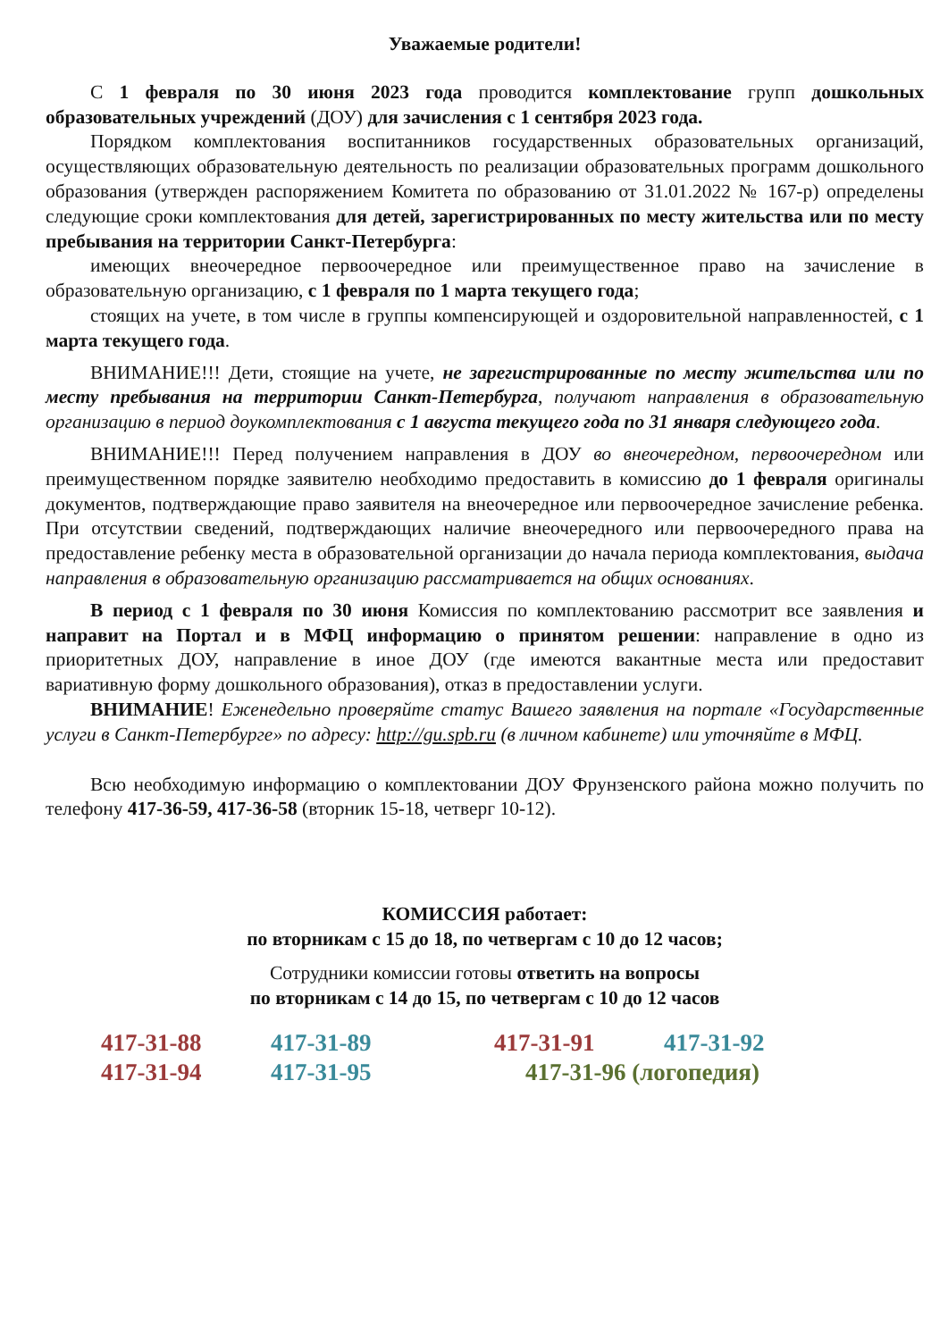Уважаемые родители!
С 1 февраля по 30 июня 2023 года проводится комплектование групп дошкольных образовательных учреждений (ДОУ) для зачисления с 1 сентября 2023 года.
Порядком комплектования воспитанников государственных образовательных организаций, осуществляющих образовательную деятельность по реализации образовательных программ дошкольного образования (утвержден распоряжением Комитета по образованию от 31.01.2022 № 167-р) определены следующие сроки комплектования для детей, зарегистрированных по месту жительства или по месту пребывания на территории Санкт-Петербурга:
имеющих внеочередное первоочередное или преимущественное право на зачисление в образовательную организацию, с 1 февраля по 1 марта текущего года;
стоящих на учете, в том числе в группы компенсирующей и оздоровительной направленностей, с 1 марта текущего года.
ВНИМАНИЕ!!! Дети, стоящие на учете, не зарегистрированные по месту жительства или по месту пребывания на территории Санкт-Петербурга, получают направления в образовательную организацию в период доукомплектования с 1 августа текущего года по 31 января следующего года.
ВНИМАНИЕ!!! Перед получением направления в ДОУ во внеочередном, первоочередном или преимущественном порядке заявителю необходимо предоставить в комиссию до 1 февраля оригиналы документов, подтверждающие право заявителя на внеочередное или первоочередное зачисление ребенка. При отсутствии сведений, подтверждающих наличие внеочередного или первоочередного права на предоставление ребенку места в образовательной организации до начала периода комплектования, выдача направления в образовательную организацию рассматривается на общих основаниях.
В период с 1 февраля по 30 июня Комиссия по комплектованию рассмотрит все заявления и направит на Портал и в МФЦ информацию о принятом решении: направление в одно из приоритетных ДОУ, направление в иное ДОУ (где имеются вакантные места или предоставит вариативную форму дошкольного образования), отказ в предоставлении услуги.
ВНИМАНИЕ! Еженедельно проверяйте статус Вашего заявления на портале «Государственные услуги в Санкт-Петербурге» по адресу: http://gu.spb.ru (в личном кабинете) или уточняйте в МФЦ.
Всю необходимую информацию о комплектовании ДОУ Фрунзенского района можно получить по телефону 417-36-59, 417-36-58 (вторник 15-18, четверг 10-12).
КОМИССИЯ работает:
по вторникам с 15 до 18, по четвергам с 10 до 12 часов;
Сотрудники комиссии готовы ответить на вопросы
по вторникам с 14 до 15, по четвергам с 10 до 12 часов
417-31-88 417-31-89 417-31-91 417-31-92 417-31-94 417-31-95 417-31-96 (логопедия)